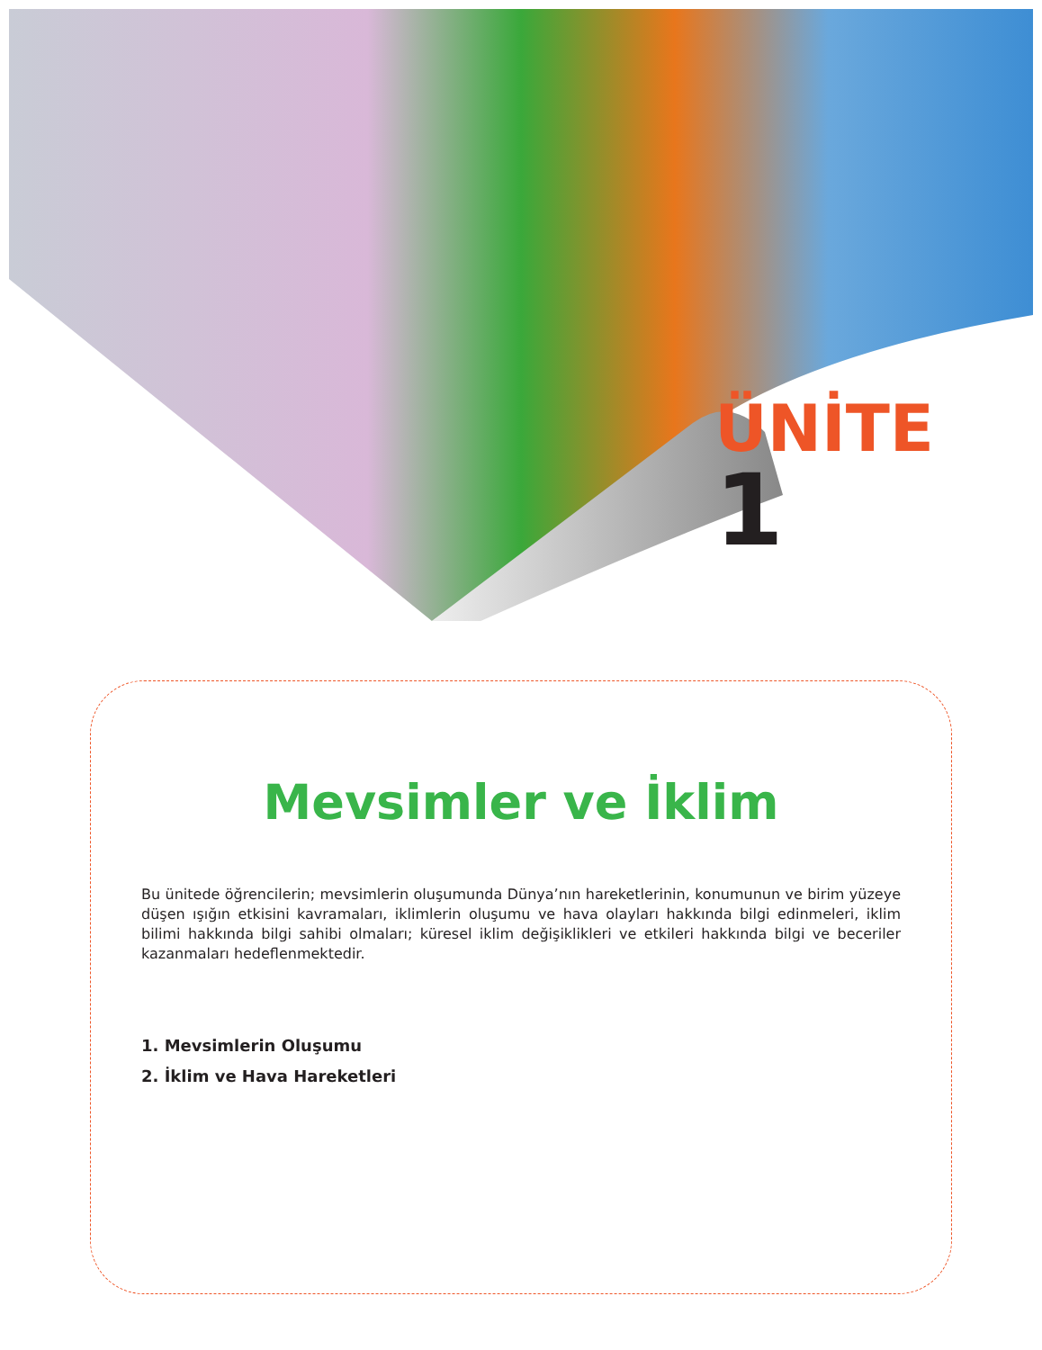ÜNİTE
1
Mevsimler ve İklim
Bu ünitede öğrencilerin; mevsimlerin oluşumunda Dünya’nın hareketlerinin, konumunun ve birim yüzeye düşen ışığın etkisini kavramaları, iklimlerin oluşumu ve hava olayları hakkında bilgi edinmeleri, iklim bilimi hakkında bilgi sahibi olmaları; küresel iklim değişiklikleri ve etkileri hakkında bilgi ve beceriler kazanmaları hedeflenmektedir.
1. Mevsimlerin Oluşumu
2. İklim ve Hava Hareketleri